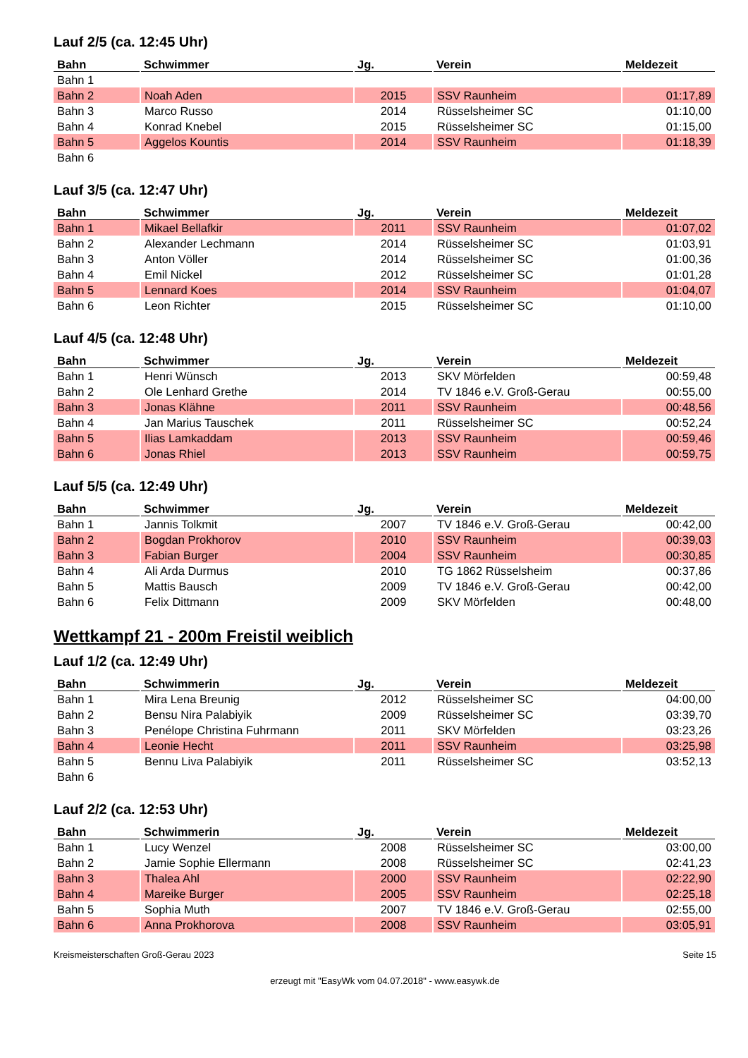Lauf 2/5 (ca. 12:45 Uhr)
| Bahn | Schwimmer | Jg. | Verein | Meldezeit |
| --- | --- | --- | --- | --- |
| Bahn 1 | | | | |
| Bahn 2 | Noah Aden | 2015 | SSV Raunheim | 01:17,89 |
| Bahn 3 | Marco Russo | 2014 | Rüsselsheimer SC | 01:10,00 |
| Bahn 4 | Konrad Knebel | 2015 | Rüsselsheimer SC | 01:15,00 |
| Bahn 5 | Aggelos Kountis | 2014 | SSV Raunheim | 01:18,39 |
| Bahn 6 | | | | |
Lauf 3/5 (ca. 12:47 Uhr)
| Bahn | Schwimmer | Jg. | Verein | Meldezeit |
| --- | --- | --- | --- | --- |
| Bahn 1 | Mikael Bellafkir | 2011 | SSV Raunheim | 01:07,02 |
| Bahn 2 | Alexander Lechmann | 2014 | Rüsselsheimer SC | 01:03,91 |
| Bahn 3 | Anton Völler | 2014 | Rüsselsheimer SC | 01:00,36 |
| Bahn 4 | Emil Nickel | 2012 | Rüsselsheimer SC | 01:01,28 |
| Bahn 5 | Lennard Koes | 2014 | SSV Raunheim | 01:04,07 |
| Bahn 6 | Leon Richter | 2015 | Rüsselsheimer SC | 01:10,00 |
Lauf 4/5 (ca. 12:48 Uhr)
| Bahn | Schwimmer | Jg. | Verein | Meldezeit |
| --- | --- | --- | --- | --- |
| Bahn 1 | Henri Wünsch | 2013 | SKV Mörfelden | 00:59,48 |
| Bahn 2 | Ole Lenhard Grethe | 2014 | TV 1846 e.V. Groß-Gerau | 00:55,00 |
| Bahn 3 | Jonas Klähne | 2011 | SSV Raunheim | 00:48,56 |
| Bahn 4 | Jan Marius Tauschek | 2011 | Rüsselsheimer SC | 00:52,24 |
| Bahn 5 | Ilias Lamkaddam | 2013 | SSV Raunheim | 00:59,46 |
| Bahn 6 | Jonas Rhiel | 2013 | SSV Raunheim | 00:59,75 |
Lauf 5/5 (ca. 12:49 Uhr)
| Bahn | Schwimmer | Jg. | Verein | Meldezeit |
| --- | --- | --- | --- | --- |
| Bahn 1 | Jannis Tolkmit | 2007 | TV 1846 e.V. Groß-Gerau | 00:42,00 |
| Bahn 2 | Bogdan Prokhorov | 2010 | SSV Raunheim | 00:39,03 |
| Bahn 3 | Fabian Burger | 2004 | SSV Raunheim | 00:30,85 |
| Bahn 4 | Ali Arda Durmus | 2010 | TG 1862 Rüsselsheim | 00:37,86 |
| Bahn 5 | Mattis Bausch | 2009 | TV 1846 e.V. Groß-Gerau | 00:42,00 |
| Bahn 6 | Felix Dittmann | 2009 | SKV Mörfelden | 00:48,00 |
Wettkampf 21 - 200m Freistil weiblich
Lauf 1/2 (ca. 12:49 Uhr)
| Bahn | Schwimmerin | Jg. | Verein | Meldezeit |
| --- | --- | --- | --- | --- |
| Bahn 1 | Mira Lena Breunig | 2012 | Rüsselsheimer SC | 04:00,00 |
| Bahn 2 | Bensu Nira Palabiyik | 2009 | Rüsselsheimer SC | 03:39,70 |
| Bahn 3 | Penélope Christina Fuhrmann | 2011 | SKV Mörfelden | 03:23,26 |
| Bahn 4 | Leonie Hecht | 2011 | SSV Raunheim | 03:25,98 |
| Bahn 5 | Bennu Liva Palabiyik | 2011 | Rüsselsheimer SC | 03:52,13 |
| Bahn 6 | | | | |
Lauf 2/2 (ca. 12:53 Uhr)
| Bahn | Schwimmerin | Jg. | Verein | Meldezeit |
| --- | --- | --- | --- | --- |
| Bahn 1 | Lucy Wenzel | 2008 | Rüsselsheimer SC | 03:00,00 |
| Bahn 2 | Jamie Sophie Ellermann | 2008 | Rüsselsheimer SC | 02:41,23 |
| Bahn 3 | Thalea Ahl | 2000 | SSV Raunheim | 02:22,90 |
| Bahn 4 | Mareike Burger | 2005 | SSV Raunheim | 02:25,18 |
| Bahn 5 | Sophia Muth | 2007 | TV 1846 e.V. Groß-Gerau | 02:55,00 |
| Bahn 6 | Anna Prokhorova | 2008 | SSV Raunheim | 03:05,91 |
Kreismeisterschaften Groß-Gerau 2023 Seite 15
erzeugt mit "EasyWk vom 04.07.2018" - www.easywk.de